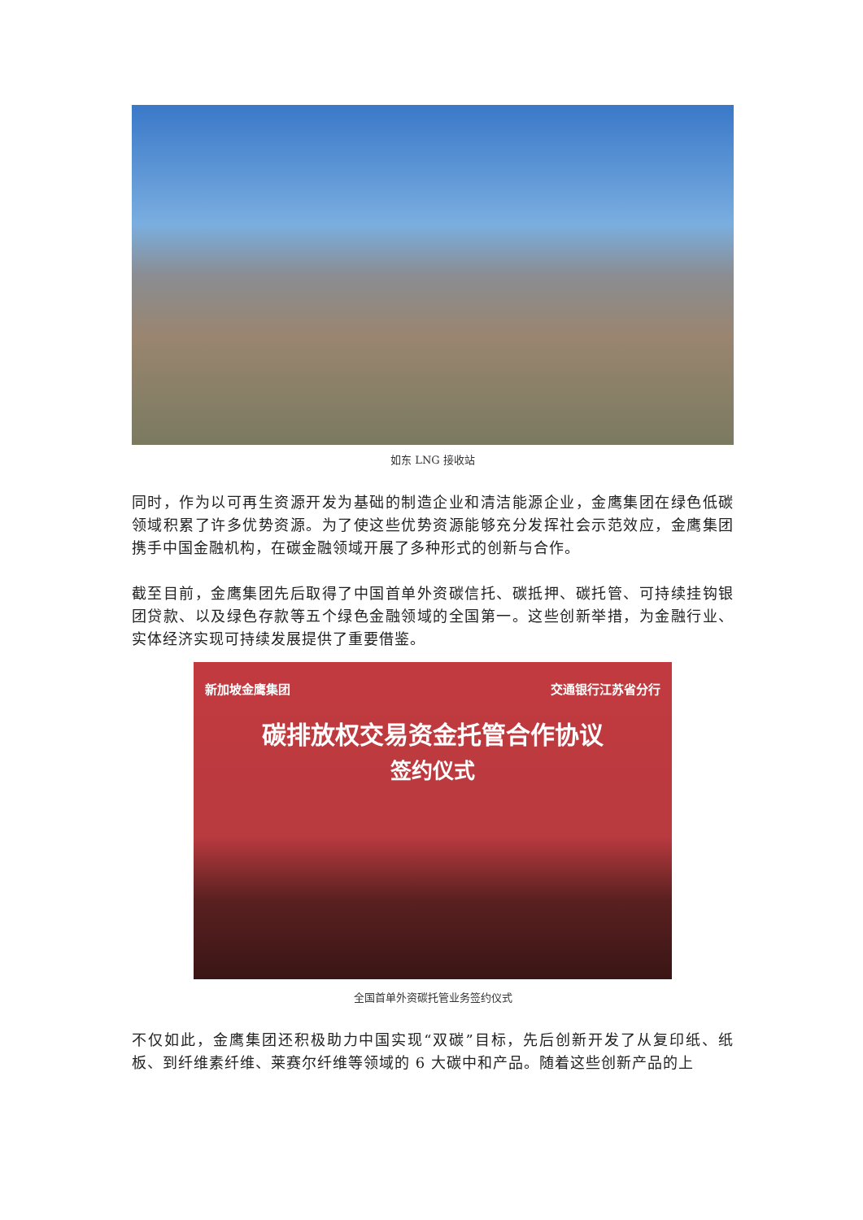如东 LNG 接收站
同时，作为以可再生资源开发为基础的制造企业和清洁能源企业，金鹰集团在绿色低碳领域积累了许多优势资源。为了使这些优势资源能够充分发挥社会示范效应，金鹰集团携手中国金融机构，在碳金融领域开展了多种形式的创新与合作。
截至目前，金鹰集团先后取得了中国首单外资碳信托、碳抵押、碳托管、可持续挂钩银团贷款、以及绿色存款等五个绿色金融领域的全国第一。这些创新举措，为金融行业、实体经济实现可持续发展提供了重要借鉴。
新加坡金鹰集团 交通银行江苏省分行
碳排放权交易资金托管合作协议
签约仪式
全国首单外资碳托管业务签约仪式
不仅如此，金鹰集团还积极助力中国实现“双碳”目标，先后创新开发了从复印纸、纸板、到纤维素纤维、莱赛尔纤维等领域的 6 大碳中和产品。随着这些创新产品的上